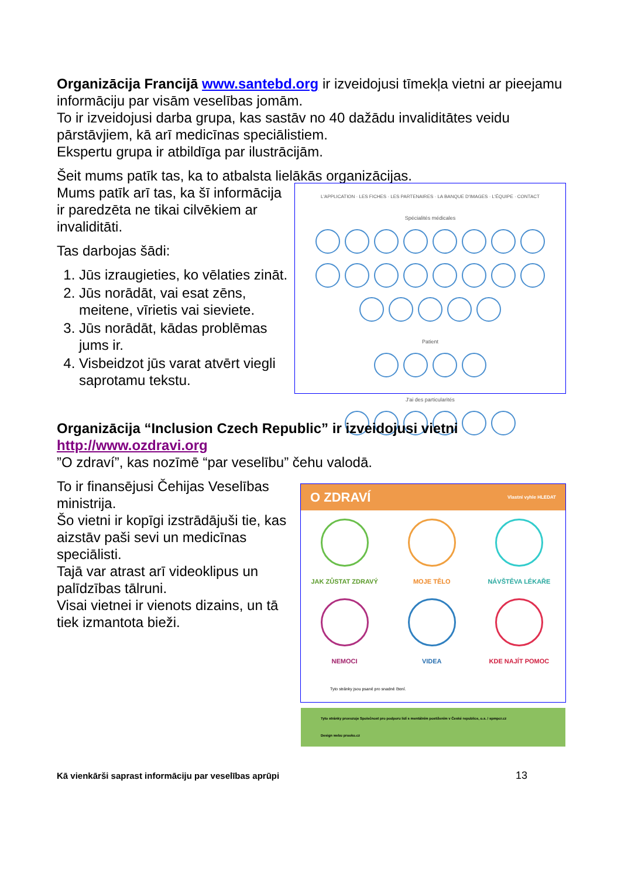Organizācija Francijā www.santebd.org ir izveidojusi tīmekļa vietni ar pieejamu informāciju par visām veselības jomām.
To ir izveidojusi darba grupa, kas sastāv no 40 dažādu invaliditātes veidu pārstāvjiem, kā arī medicīnas speciālistiem.
Ekspertu grupa ir atbildīga par ilustrācijām.
Šeit mums patīk tas, ka to atbalsta lielākās organizācijas.
Mums patīk arī tas, ka šī informācija ir paredzēta ne tikai cilvēkiem ar invaliditāti.
Tas darbojas šādi:
1. Jūs izraugieties, ko vēlaties zināt.
2. Jūs norādāt, vai esat zēns, meitene, vīrietis vai sieviete.
3. Jūs norādāt, kādas problēmas jums ir.
4. Visbeidzot jūs varat atvērt viegli saprotamu tekstu.
L'APPLICATION · LES FICHES · LES PARTENAIRES · LA BANQUE D'IMAGES · L'ÉQUIPE · CONTACT
Spécialités médicales
Patient
J'ai des particularités
Organizācija “Inclusion Czech Republic” ir izveidojusi vietni
http://www.ozdravi.org
”O zdraví”, kas nozīmē “par veselību” čehu valodā.
To ir finansējusi Čehijas Veselības ministrija.
Šo vietni ir kopīgi izstrādājuši tie, kas aizstāv paši sevi un medicīnas speciālisti.
Tajā var atrast arī videoklipus un palīdzības tālruni.
Visai vietnei ir vienots dizains, un tā tiek izmantota bieži.
O ZDRAVÍ Vlastní vyhle HLEDAT
JAK ZŮSTAT ZDRAVÝ
MOJE TĚLO
NÁVŠTĚVA LÉKAŘE
NEMOCI
VIDEA
KDE NAJÍT POMOC
Tyto stránky jsou psané pro snadné čtení.
Tyto stránky provozuje Společnost pro podporu lidí s mentálním postižením v České republice, o.s. / spmpcr.cz
Design webu prooko.cz
Kā vienkārši saprast informāciju par veselības aprūpi 13